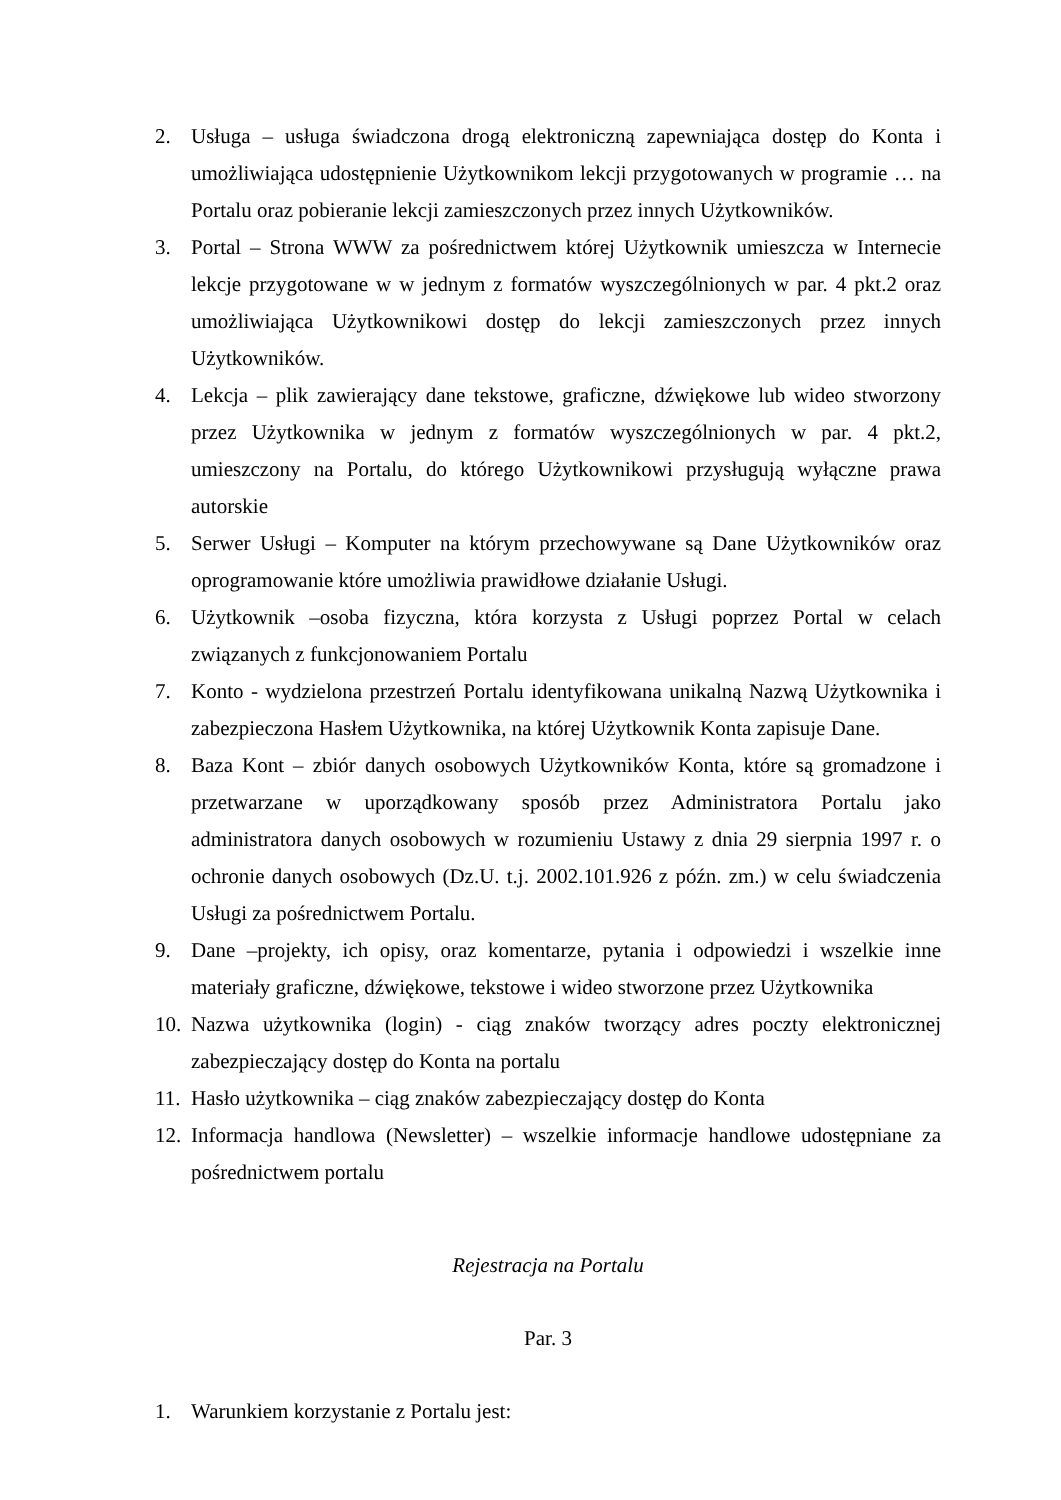2. Usługa – usługa świadczona drogą elektroniczną zapewniająca dostęp do Konta i umożliwiająca udostępnienie Użytkownikom lekcji przygotowanych w programie … na Portalu oraz pobieranie lekcji zamieszczonych przez innych Użytkowników.
3. Portal – Strona WWW za pośrednictwem której Użytkownik umieszcza w Internecie lekcje przygotowane w w jednym z formatów wyszczególnionych w par. 4 pkt.2 oraz umożliwiająca Użytkownikowi dostęp do lekcji zamieszczonych przez innych Użytkowników.
4. Lekcja – plik zawierający dane tekstowe, graficzne, dźwiękowe lub wideo stworzony przez Użytkownika w jednym z formatów wyszczególnionych w par. 4 pkt.2, umieszczony na Portalu, do którego Użytkownikowi przysługują wyłączne prawa autorskie
5. Serwer Usługi – Komputer na którym przechowywane są Dane Użytkowników oraz oprogramowanie które umożliwia prawidłowe działanie Usługi.
6. Użytkownik –osoba fizyczna, która korzysta z Usługi poprzez Portal w celach związanych z funkcjonowaniem Portalu
7. Konto - wydzielona przestrzeń Portalu identyfikowana unikalną Nazwą Użytkownika i zabezpieczona Hasłem Użytkownika, na której Użytkownik Konta zapisuje Dane.
8. Baza Kont – zbiór danych osobowych Użytkowników Konta, które są gromadzone i przetwarzane w uporządkowany sposób przez Administratora Portalu jako administratora danych osobowych w rozumieniu Ustawy z dnia 29 sierpnia 1997 r. o ochronie danych osobowych (Dz.U. t.j. 2002.101.926 z późn. zm.) w celu świadczenia Usługi za pośrednictwem Portalu.
9. Dane –projekty, ich opisy, oraz komentarze, pytania i odpowiedzi i wszelkie inne materiały graficzne, dźwiękowe, tekstowe i wideo stworzone przez Użytkownika
10. Nazwa użytkownika (login) - ciąg znaków tworzący adres poczty elektronicznej zabezpieczający dostęp do Konta na portalu
11. Hasło użytkownika – ciąg znaków zabezpieczający dostęp do Konta
12. Informacja handlowa (Newsletter) – wszelkie informacje handlowe udostępniane za pośrednictwem portalu
Rejestracja na Portalu
Par. 3
1. Warunkiem korzystanie z Portalu jest: